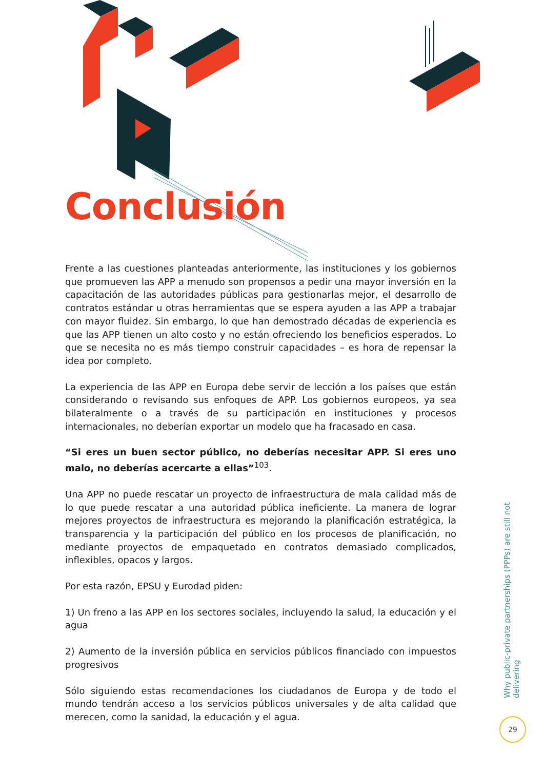Conclusión
Frente a las cuestiones planteadas anteriormente, las instituciones y los gobiernos que promueven las APP a menudo son propensos a pedir una mayor inversión en la capacitación de las autoridades públicas para gestionarlas mejor, el desarrollo de contratos estándar u otras herramientas que se espera ayuden a las APP a trabajar con mayor fluidez. Sin embargo, lo que han demostrado décadas de experiencia es que las APP tienen un alto costo y no están ofreciendo los beneficios esperados. Lo que se necesita no es más tiempo construir capacidades – es hora de repensar la idea por completo.
La experiencia de las APP en Europa debe servir de lección a los países que están considerando o revisando sus enfoques de APP. Los gobiernos europeos, ya sea bilateralmente o a través de su participación en instituciones y procesos internacionales, no deberían exportar un modelo que ha fracasado en casa.
“Si eres un buen sector público, no deberías necesitar APP. Si eres uno malo, no deberías acercarte a ellas”<sup>103</sup>.
Una APP no puede rescatar un proyecto de infraestructura de mala calidad más de lo que puede rescatar a una autoridad pública ineficiente. La manera de lograr mejores proyectos de infraestructura es mejorando la planificación estratégica, la transparencia y la participación del público en los procesos de planificación, no mediante proyectos de empaquetado en contratos demasiado complicados, inflexibles, opacos y largos.
Por esta razón, EPSU y Eurodad piden:
1) Un freno a las APP en los sectores sociales, incluyendo la salud, la educación y el agua
2) Aumento de la inversión pública en servicios públicos financiado con impuestos progresivos
Sólo siguiendo estas recomendaciones los ciudadanos de Europa y de todo el mundo tendrán acceso a los servicios públicos universales y de alta calidad que merecen, como la sanidad, la educación y el agua.
Why public-private partnerships (PPPs) are still not delivering
29